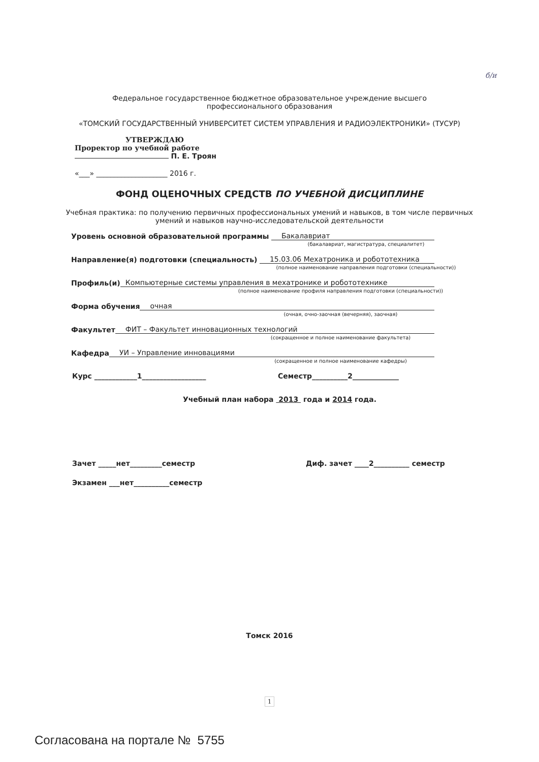б/и
Федеральное государственное бюджетное образовательное учреждение высшего
профессионального образования
«ТОМСКИЙ ГОСУДАРСТВЕННЫЙ УНИВЕРСИТЕТ СИСТЕМ УПРАВЛЕНИЯ И РАДИОЭЛЕКТРОНИКИ» (ТУСУР)
УТВЕРЖДАЮ
Проректор по учебной работе
П. Е. Троян
«___» ____________________ 2016 г.
ФОНД ОЦЕНОЧНЫХ СРЕДСТВ ПО УЧЕБНОЙ ДИСЦИПЛИНЕ
Учебная практика: по получению первичных профессиональных умений и навыков, в том числе первичных
умений и навыков научно-исследовательской деятельности
Уровень основной образовательной программы Бакалавриат
(бакалавриат, магистратура, специалитет)
Направление(я) подготовки (специальность) 15.03.06 Мехатроника и робототехника
(полное наименование направления подготовки (специальности))
Профиль(и) Компьютерные системы управления в мехатронике и робототехнике
(полное наименование профиля направления подготовки (специальности))
Форма обучения очная
(очная, очно-заочная (вечерняя), заочная)
Факультет ФИТ – Факультет инновационных технологий
(сокращенное и полное наименование факультета)
Кафедра УИ – Управление инновациями
(сокращенное и полное наименование кафедры)
Курс ____________1__________________ Семестр__________2_____________
Учебный план набора 2013 года и 2014 года.
Зачет _____нет_________семестр Диф. зачет ____2__________ семестр
Экзамен ___нет__________семестр
Томск 2016
1
Согласована на портале № 5755